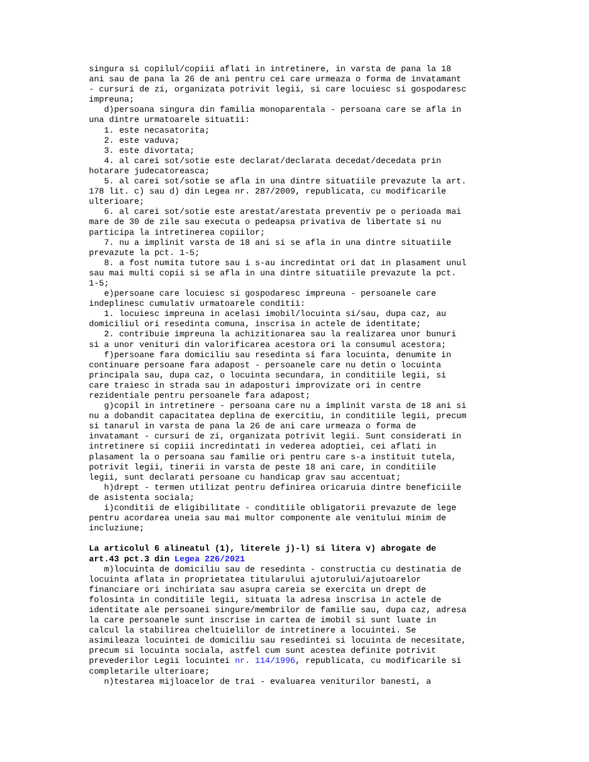singura si copilul/copiii aflati in intretinere, in varsta de pana la 18 ani sau de pana la 26 de ani pentru cei care urmeaza o forma de invatamant - cursuri de zi, organizata potrivit legii, si care locuiesc si gospodaresc impreuna; d)persoana singura din familia monoparentala - persoana care se afla in una dintre urmatoarele situatii: 1. este necasatorita; 2. este vaduva; 3. este divortata; 4. al carei sot/sotie este declarat/declarata decedat/decedata prin hotarare judecatoreasca; 5. al carei sot/sotie se afla in una dintre situatiile prevazute la art. 178 lit. c) sau d) din Legea nr. 287/2009, republicata, cu modificarile ulterioare; 6. al carei sot/sotie este arestat/arestata preventiv pe o perioada mai mare de 30 de zile sau executa o pedeapsa privativa de libertate si nu participa la intretinerea copiilor; 7. nu a implinit varsta de 18 ani si se afla in una dintre situatiile prevazute la pct. 1-5; 8. a fost numita tutore sau i s-au incredintat ori dat in plasament unul sau mai multi copii si se afla in una dintre situatiile prevazute la pct. 1-5; e)persoane care locuiesc si gospodaresc impreuna - persoanele care indeplinesc cumulativ urmatoarele conditii: 1. locuiesc impreuna in acelasi imobil/locuinta si/sau, dupa caz, au domiciliul ori resedinta comuna, inscrisa in actele de identitate; 2. contribuie impreuna la achizitionarea sau la realizarea unor bunuri si a unor venituri din valorificarea acestora ori la consumul acestora; f)persoane fara domiciliu sau resedinta si fara locuinta, denumite in continuare persoane fara adapost - persoanele care nu detin o locuinta principala sau, dupa caz, o locuinta secundara, in conditiile legii, si care traiesc in strada sau in adaposturi improvizate ori in centre rezidentiale pentru persoanele fara adapost; g)copil in intretinere - persoana care nu a implinit varsta de 18 ani si nu a dobandit capacitatea deplina de exercitiu, in conditiile legii, precum si tanarul in varsta de pana la 26 de ani care urmeaza o forma de invatamant - cursuri de zi, organizata potrivit legii. Sunt considerati in intretinere si copiii incredintati in vederea adoptiei, cei aflati in plasament la o persoana sau familie ori pentru care s-a instituit tutela, potrivit legii, tinerii in varsta de peste 18 ani care, in conditiile legii, sunt declarati persoane cu handicap grav sau accentuat; h)drept - termen utilizat pentru definirea oricaruia dintre beneficiile de asistenta sociala; i)conditii de eligibilitate - conditiile obligatorii prevazute de lege pentru acordarea uneia sau mai multor componente ale venitului minim de incluziune; La articolul 6 alineatul (1), literele j)-l) si litera v) abrogate de art.43 pct.3 din Legea 226/2021 m)locuinta de domiciliu sau de resedinta - constructia cu destinatia de locuinta aflata in proprietatea titularului ajutorului/ajutoarelor financiare ori inchiriata sau asupra careia se exercita un drept de folosinta in conditiile legii, situata la adresa inscrisa in actele de identitate ale persoanei singure/membrilor de familie sau, dupa caz, adresa la care persoanele sunt inscrise in cartea de imobil si sunt luate in calcul la stabilirea cheltuielilor de intretinere a locuintei. Se asimileaza locuintei de domiciliu sau resedintei si locuinta de necesitate, precum si locuinta sociala, astfel cum sunt acestea definite potrivit prevederilor Legii locuintei nr. 114/1996, republicata, cu modificarile si completarile ulterioare; n)testarea mijloacelor de trai - evaluarea veniturilor banesti, a